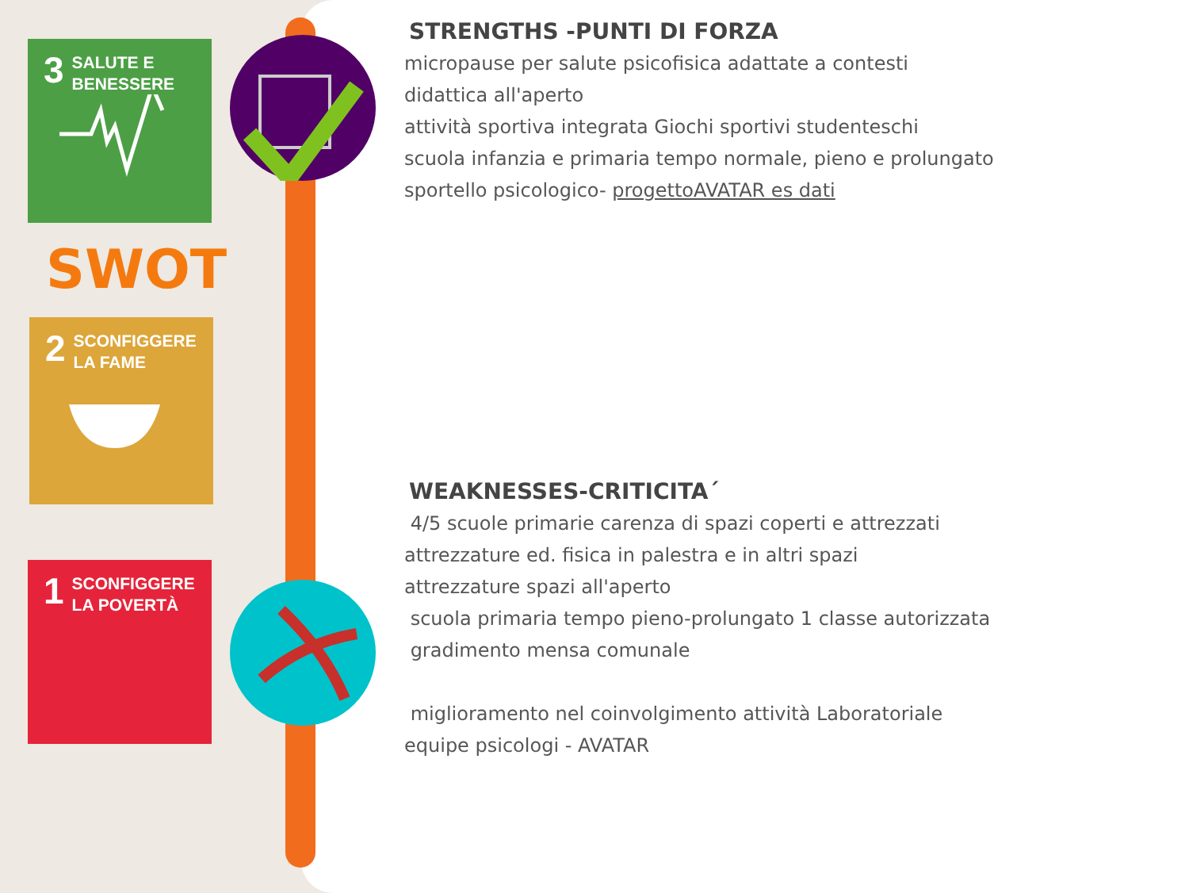3 SALUTE E
BENESSERE
SWOT
2 SCONFIGGERE
LA FAME
1 SCONFIGGERE
LA POVERTÀ
STRENGTHS -PUNTI DI FORZA
micropause per salute psicofisica adattate a contesti
didattica all'aperto
attività sportiva integrata Giochi sportivi studenteschi
scuola infanzia e primaria tempo normale, pieno e prolungato
sportello psicologico- progettoAVATAR es dati
WEAKNESSES-CRITICITA´
4/5 scuole primarie carenza di spazi coperti e attrezzati
attrezzature ed. fisica in palestra e in altri spazi
attrezzature spazi all'aperto
scuola primaria tempo pieno-prolungato 1 classe autorizzata
gradimento mensa comunale
miglioramento nel coinvolgimento attività Laboratoriale
equipe psicologi - AVATAR